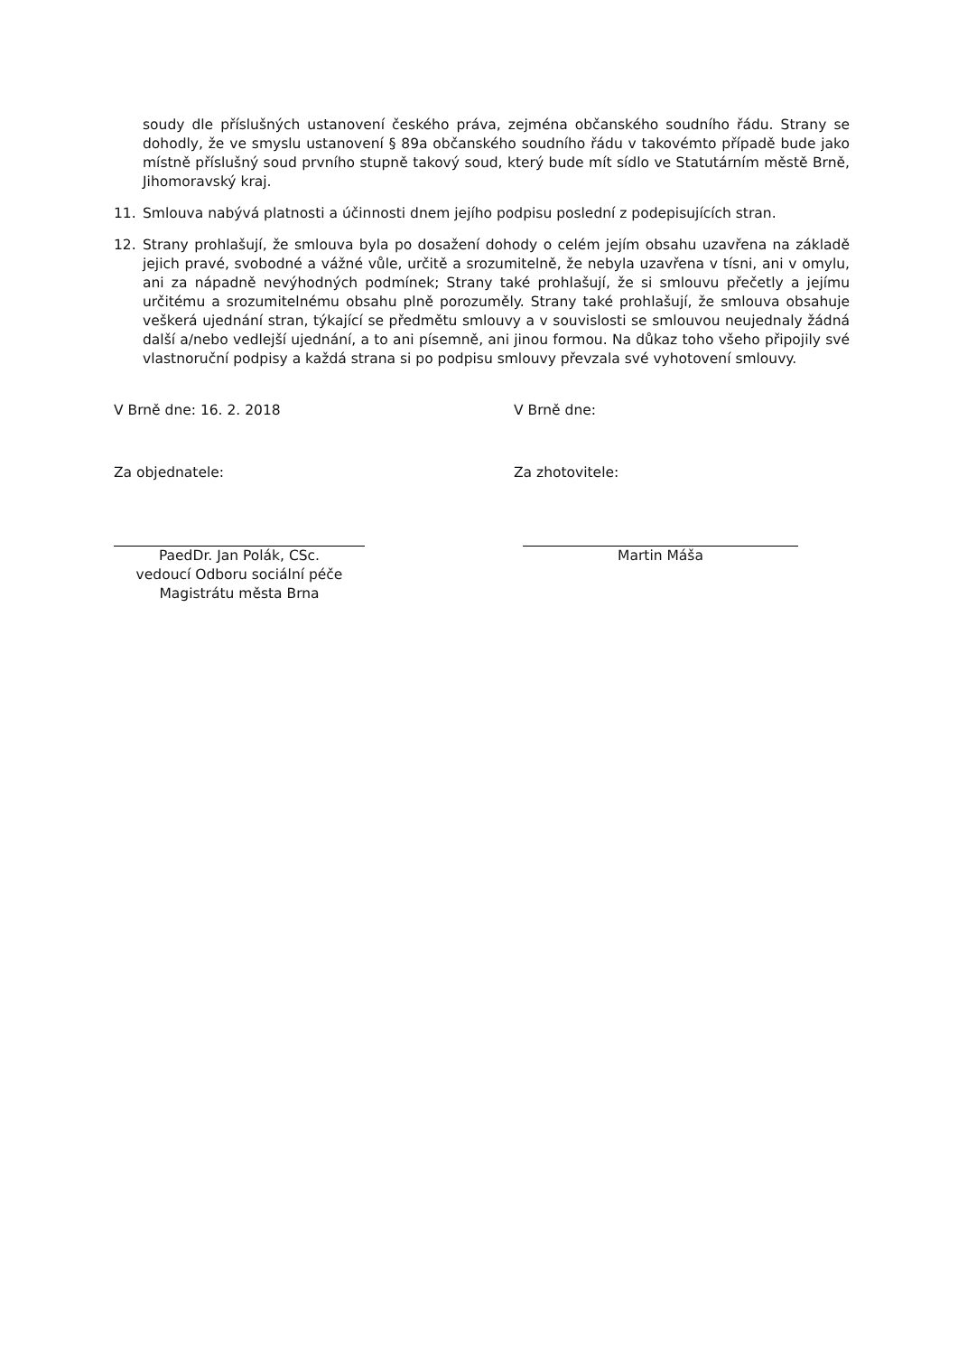soudy dle příslušných ustanovení českého práva, zejména občanského soudního řádu. Strany se dohodly, že ve smyslu ustanovení § 89a občanského soudního řádu v takovémto případě bude jako místně příslušný soud prvního stupně takový soud, který bude mít sídlo ve Statutárním městě Brně, Jihomoravský kraj.
11. Smlouva nabývá platnosti a účinnosti dnem jejího podpisu poslední z podepisujících stran.
12. Strany prohlašují, že smlouva byla po dosažení dohody o celém jejím obsahu uzavřena na základě jejich pravé, svobodné a vážné vůle, určitě a srozumitelně, že nebyla uzavřena v tísni, ani v omylu, ani za nápadně nevýhodných podmínek; Strany také prohlašují, že si smlouvu přečetly a jejímu určitému a srozumitelnému obsahu plně porozuměly. Strany také prohlašují, že smlouva obsahuje veškerá ujednání stran, týkající se předmětu smlouvy a v souvislosti se smlouvou neujednaly žádná další a/nebo vedlejší ujednání, a to ani písemně, ani jinou formou. Na důkaz toho všeho připojily své vlastnoruční podpisy a každá strana si po podpisu smlouvy převzala své vyhotovení smlouvy.
V Brně dne: 16. 2. 2018 V Brně dne:
Za objednatele: Za zhotovitele:
PaedDr. Jan Polák, CSc.
vedoucí Odboru sociální péče
Magistrátu města Brna
Martin Máša